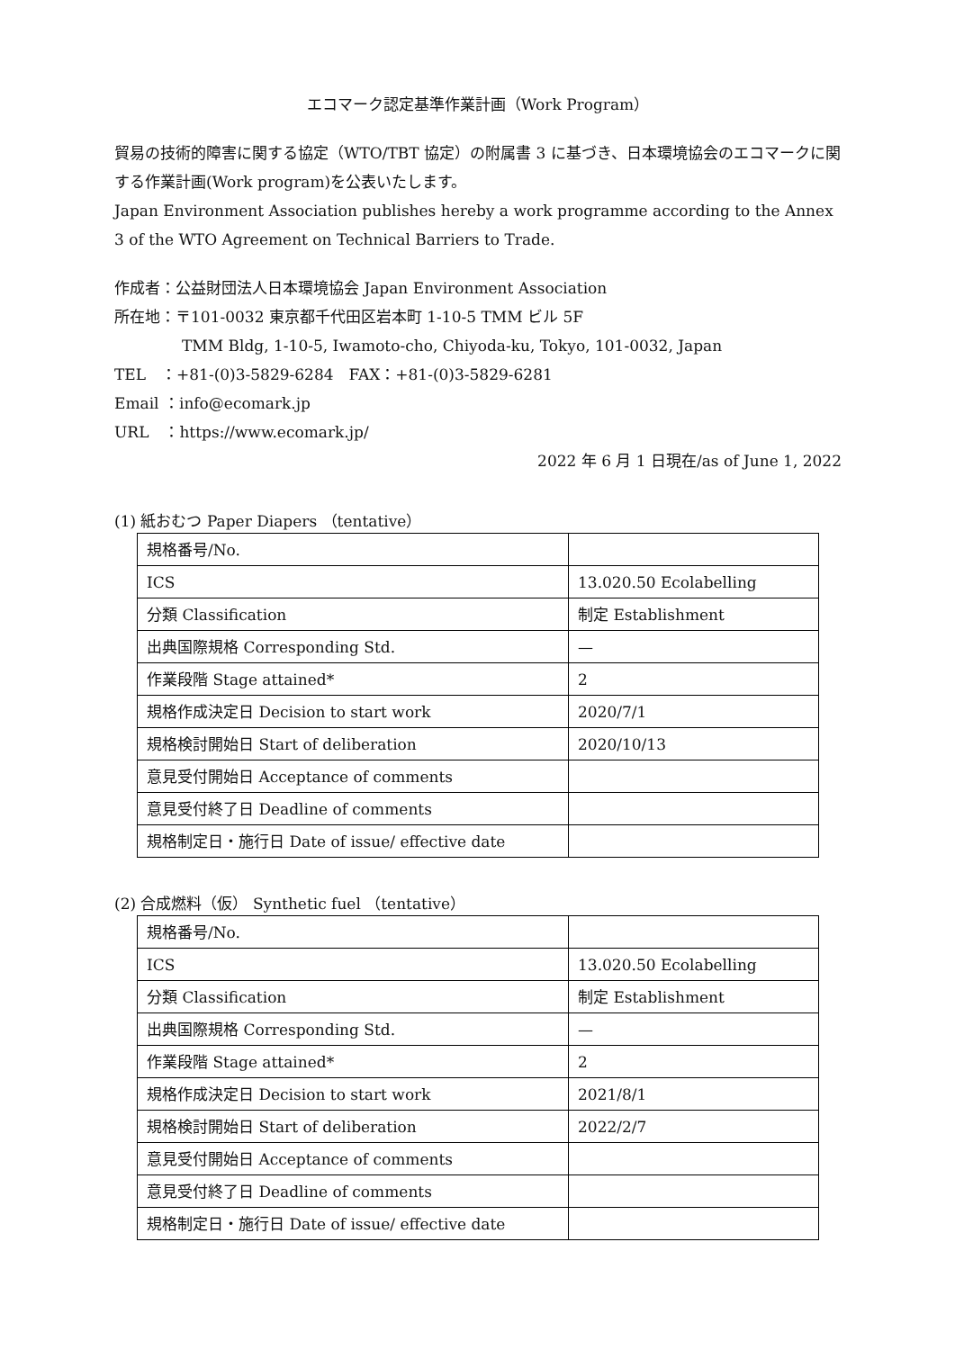エコマーク認定基準作業計画（Work Program）
貿易の技術的障害に関する協定（WTO/TBT 協定）の附属書 3 に基づき、日本環境協会のエコマークに関する作業計画(Work program)を公表いたします。
Japan Environment Association publishes hereby a work programme according to the Annex 3 of the WTO Agreement on Technical Barriers to Trade.
作成者：公益財団法人日本環境協会 Japan Environment Association
所在地：〒101-0032 東京都千代田区岩本町 1-10-5 TMM ビル 5F
TMM Bldg, 1-10-5, Iwamoto-cho, Chiyoda-ku, Tokyo, 101-0032, Japan
TEL　：+81-(0)3-5829-6284　FAX：+81-(0)3-5829-6281
Email ：info@ecomark.jp
URL　：https://www.ecomark.jp/
2022 年 6 月 1 日現在/as of June 1, 2022
(1) 紙おむつ Paper Diapers （tentative）
| 規格番号/No. | |
| ICS | 13.020.50 Ecolabelling |
| 分類 Classification | 制定 Establishment |
| 出典国際規格 Corresponding Std. | — |
| 作業段階 Stage attained* | 2 |
| 規格作成決定日 Decision to start work | 2020/7/1 |
| 規格検討開始日 Start of deliberation | 2020/10/13 |
| 意見受付開始日 Acceptance of comments | |
| 意見受付終了日 Deadline of comments | |
| 規格制定日・施行日 Date of issue/ effective date | |
(2) 合成燃料（仮） Synthetic fuel （tentative）
| 規格番号/No. | |
| ICS | 13.020.50 Ecolabelling |
| 分類 Classification | 制定 Establishment |
| 出典国際規格 Corresponding Std. | — |
| 作業段階 Stage attained* | 2 |
| 規格作成決定日 Decision to start work | 2021/8/1 |
| 規格検討開始日 Start of deliberation | 2022/2/7 |
| 意見受付開始日 Acceptance of comments | |
| 意見受付終了日 Deadline of comments | |
| 規格制定日・施行日 Date of issue/ effective date | |